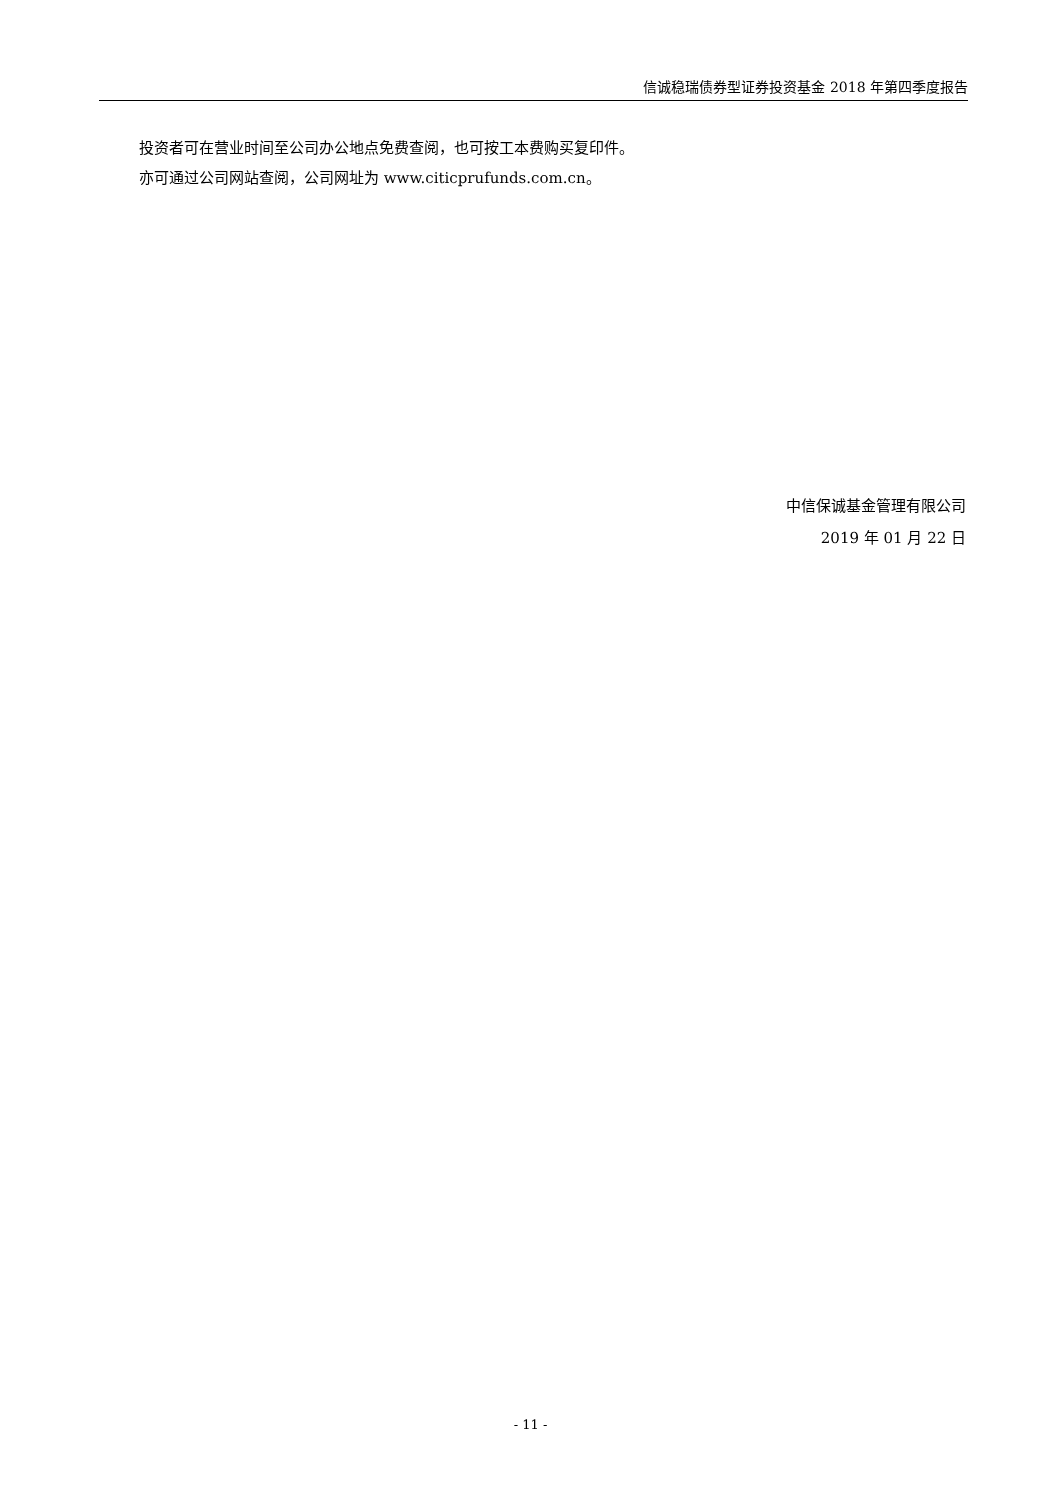信诚稳瑞债券型证券投资基金 2018 年第四季度报告
投资者可在营业时间至公司办公地点免费查阅，也可按工本费购买复印件。
亦可通过公司网站查阅，公司网址为 www.citicprufunds.com.cn。
中信保诚基金管理有限公司
2019 年 01 月 22 日
- 11 -